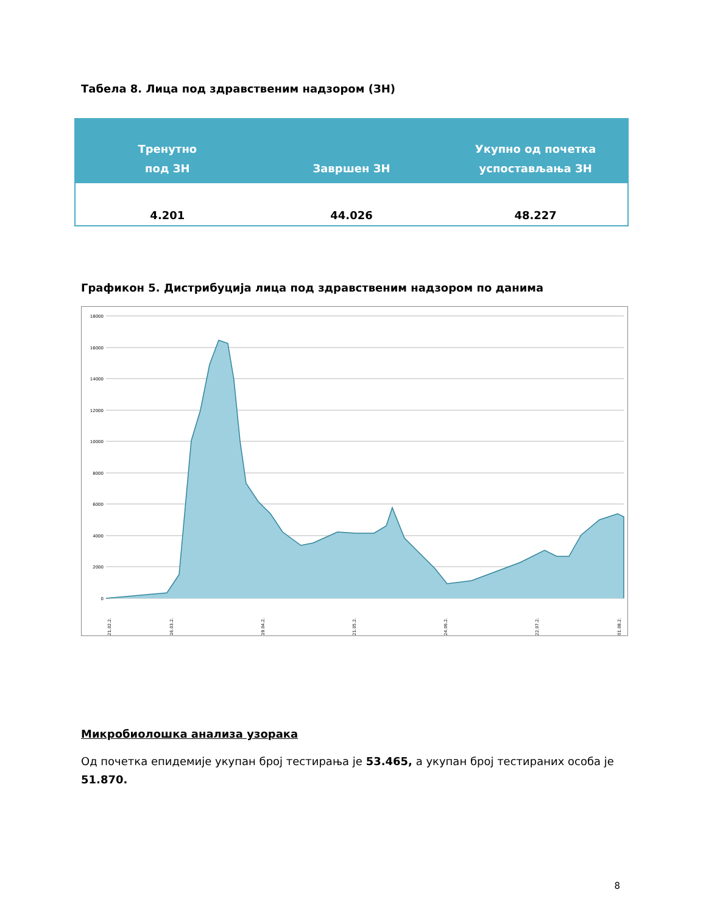Табела 8. Лица под здравственим надзором (ЗН)
| Тренутно под ЗН | Завршен ЗН | Укупно од почетка успостављања ЗН |
| --- | --- | --- |
| 4.201 | 44.026 | 48.227 |
Графикон 5. Дистрибуција лица под здравственим надзором по данима
18000
16000
14000
12000
10000
8000
6000
4000
2000
0
21.02.2.
16.03.2.
19.04.2.
21.05.2.
24.06.2.
22.07.2.
01.08.2.
Микробиолошка анализа узорака
Од почетка епидемије укупан број тестирања је 53.465, а укупан број тестираних особа је 51.870.
8